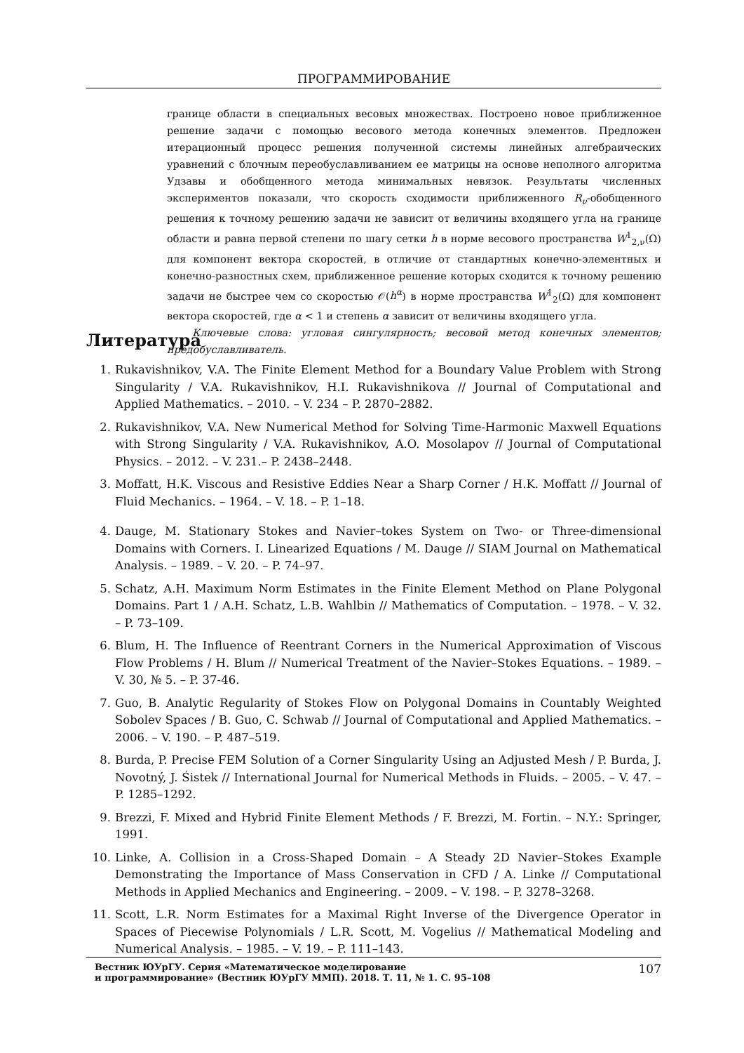ПРОГРАММИРОВАНИЕ
границе области в специальных весовых множествах. Построено новое приближенное решение задачи с помощью весового метода конечных элементов. Предложен итерационный процесс решения полученной системы линейных алгебраических уравнений с блочным переобуславливанием ее матрицы на основе неполного алгоритма Удзавы и обобщенного метода минимальных невязок. Результаты численных экспериментов показали, что скорость сходимости приближенного R<sub>ν</sub>-обобщенного решения к точному решению задачи не зависит от величины входящего угла на границе области и равна первой степени по шагу сетки h в норме весового пространства W<sup>1</sup><sub>2,ν</sub>(Ω) для компонент вектора скоростей, в отличие от стандартных конечно-элементных и конечно-разностных схем, приближенное решение которых сходится к точному решению задачи не быстрее чем со скоростью 𝒪(h<sup>α</sup>) в норме пространства W<sup>1</sup><sub>2</sub>(Ω) для компонент вектора скоростей, где α < 1 и степень α зависит от величины входящего угла.
Ключевые слова: угловая сингулярность; весовой метод конечных элементов; предобуславливатель.
Литература
1. Rukavishnikov, V.A. The Finite Element Method for a Boundary Value Problem with Strong Singularity / V.A. Rukavishnikov, H.I. Rukavishnikova // Journal of Computational and Applied Mathematics. – 2010. – V. 234 – P. 2870–2882.
2. Rukavishnikov, V.A. New Numerical Method for Solving Time-Harmonic Maxwell Equations with Strong Singularity / V.A. Rukavishnikov, A.O. Mosolapov // Journal of Computational Physics. – 2012. – V. 231.– P. 2438–2448.
3. Moffatt, H.K. Viscous and Resistive Eddies Near a Sharp Corner / H.K. Moffatt // Journal of Fluid Mechanics. – 1964. – V. 18. – P. 1–18.
4. Dauge, M. Stationary Stokes and Navier–tokes System on Two- or Three-dimensional Domains with Corners. I. Linearized Equations / M. Dauge // SIAM Journal on Mathematical Analysis. – 1989. – V. 20. – P. 74–97.
5. Schatz, A.H. Maximum Norm Estimates in the Finite Element Method on Plane Polygonal Domains. Part 1 / A.H. Schatz, L.B. Wahlbin // Mathematics of Computation. – 1978. – V. 32. – P. 73–109.
6. Blum, H. The Influence of Reentrant Corners in the Numerical Approximation of Viscous Flow Problems / H. Blum // Numerical Treatment of the Navier–Stokes Equations. – 1989. – V. 30, № 5. – P. 37-46.
7. Guo, B. Analytic Regularity of Stokes Flow on Polygonal Domains in Countably Weighted Sobolev Spaces / B. Guo, C. Schwab // Journal of Computational and Applied Mathematics. – 2006. – V. 190. – P. 487–519.
8. Burda, P. Precise FEM Solution of a Corner Singularity Using an Adjusted Mesh / P. Burda, J. Novotný, J. Śistek // International Journal for Numerical Methods in Fluids. – 2005. – V. 47. – P. 1285–1292.
9. Brezzi, F. Mixed and Hybrid Finite Element Methods / F. Brezzi, M. Fortin. – N.Y.: Springer, 1991.
10. Linke, A. Collision in a Cross-Shaped Domain – A Steady 2D Navier–Stokes Example Demonstrating the Importance of Mass Conservation in CFD / A. Linke // Computational Methods in Applied Mechanics and Engineering. – 2009. – V. 198. – P. 3278–3268.
11. Scott, L.R. Norm Estimates for a Maximal Right Inverse of the Divergence Operator in Spaces of Piecewise Polynomials / L.R. Scott, M. Vogelius // Mathematical Modeling and Numerical Analysis. – 1985. – V. 19. – P. 111–143.
Вестник ЮУрГУ. Серия «Математическое моделирование
и программирование» (Вестник ЮУрГУ ММП). 2018. Т. 11, № 1. С. 95–108
107